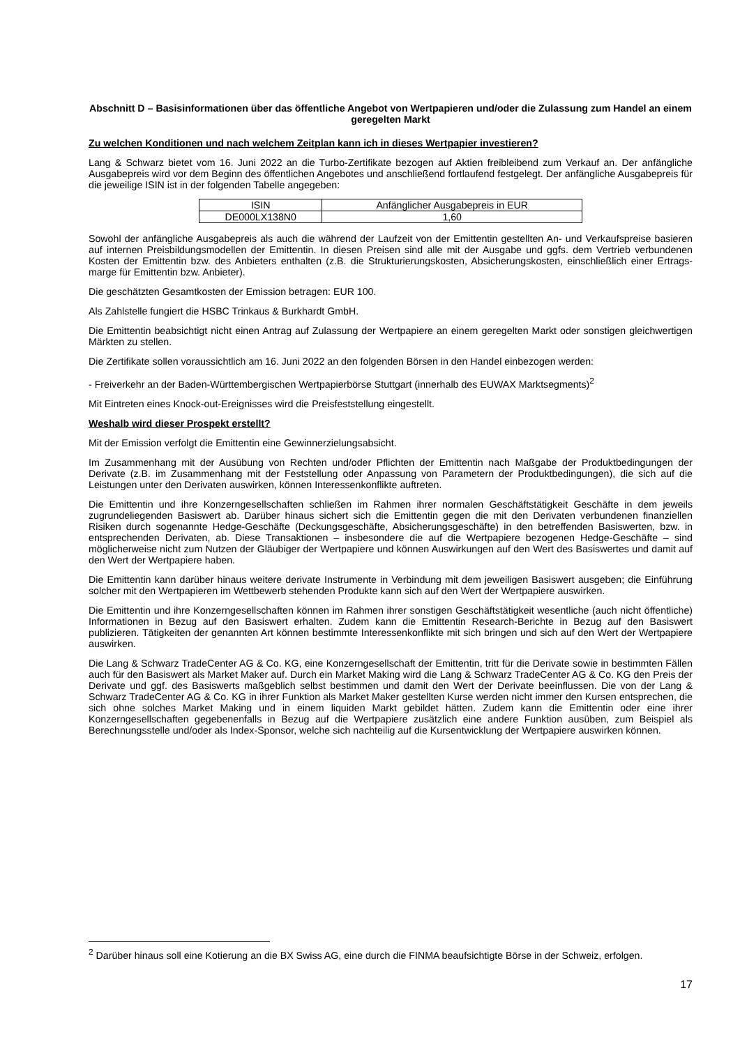Abschnitt D – Basisinformationen über das öffentliche Angebot von Wertpapieren und/oder die Zulassung zum Handel an einem geregelten Markt
Zu welchen Konditionen und nach welchem Zeitplan kann ich in dieses Wertpapier investieren?
Lang & Schwarz bietet vom 16. Juni 2022 an die Turbo-Zertifikate bezogen auf Aktien freibleibend zum Verkauf an. Der anfängliche Ausgabepreis wird vor dem Beginn des öffentlichen Angebotes und anschließend fortlaufend festgelegt. Der anfängliche Ausgabepreis für die jeweilige ISIN ist in der folgenden Tabelle angegeben:
| ISIN | Anfänglicher Ausgabepreis in EUR |
| DE000LX138N0 | 1,60 |
Sowohl der anfängliche Ausgabepreis als auch die während der Laufzeit von der Emittentin gestellten An- und Verkaufspreise basieren auf internen Preisbildungsmodellen der Emittentin. In diesen Preisen sind alle mit der Ausgabe und ggfs. dem Vertrieb verbundenen Kosten der Emittentin bzw. des Anbieters enthalten (z.B. die Strukturierungskosten, Absicherungskosten, einschließlich einer Ertrags-marge für Emittentin bzw. Anbieter).
Die geschätzten Gesamtkosten der Emission betragen: EUR 100.
Als Zahlstelle fungiert die HSBC Trinkaus & Burkhardt GmbH.
Die Emittentin beabsichtigt nicht einen Antrag auf Zulassung der Wertpapiere an einem geregelten Markt oder sonstigen gleichwertigen Märkten zu stellen.
Die Zertifikate sollen voraussichtlich am 16. Juni 2022 an den folgenden Börsen in den Handel einbezogen werden:
- Freiverkehr an der Baden-Württembergischen Wertpapierbörse Stuttgart (innerhalb des EUWAX Marktsegments)<sup>2</sup>
Mit Eintreten eines Knock-out-Ereignisses wird die Preisfeststellung eingestellt.
Weshalb wird dieser Prospekt erstellt?
Mit der Emission verfolgt die Emittentin eine Gewinnerzielungsabsicht.
Im Zusammenhang mit der Ausübung von Rechten und/oder Pflichten der Emittentin nach Maßgabe der Produktbedingungen der Derivate (z.B. im Zusammenhang mit der Feststellung oder Anpassung von Parametern der Produktbedingungen), die sich auf die Leistungen unter den Derivaten auswirken, können Interessenkonflikte auftreten.
Die Emittentin und ihre Konzerngesellschaften schließen im Rahmen ihrer normalen Geschäftstätigkeit Geschäfte in dem jeweils zugrundeliegenden Basiswert ab. Darüber hinaus sichert sich die Emittentin gegen die mit den Derivaten verbundenen finanziellen Risiken durch sogenannte Hedge-Geschäfte (Deckungsgeschäfte, Absicherungsgeschäfte) in den betreffenden Basiswerten, bzw. in entsprechenden Derivaten, ab. Diese Transaktionen – insbesondere die auf die Wertpapiere bezogenen Hedge-Geschäfte – sind möglicherweise nicht zum Nutzen der Gläubiger der Wertpapiere und können Auswirkungen auf den Wert des Basiswertes und damit auf den Wert der Wertpapiere haben.
Die Emittentin kann darüber hinaus weitere derivate Instrumente in Verbindung mit dem jeweiligen Basiswert ausgeben; die Einführung solcher mit den Wertpapieren im Wettbewerb stehenden Produkte kann sich auf den Wert der Wertpapiere auswirken.
Die Emittentin und ihre Konzerngesellschaften können im Rahmen ihrer sonstigen Geschäftstätigkeit wesentliche (auch nicht öffentliche) Informationen in Bezug auf den Basiswert erhalten. Zudem kann die Emittentin Research-Berichte in Bezug auf den Basiswert publizieren. Tätigkeiten der genannten Art können bestimmte Interessenkonflikte mit sich bringen und sich auf den Wert der Wertpapiere auswirken.
Die Lang & Schwarz TradeCenter AG & Co. KG, eine Konzerngesellschaft der Emittentin, tritt für die Derivate sowie in bestimmten Fällen auch für den Basiswert als Market Maker auf. Durch ein Market Making wird die Lang & Schwarz TradeCenter AG & Co. KG den Preis der Derivate und ggf. des Basiswerts maßgeblich selbst bestimmen und damit den Wert der Derivate beeinflussen. Die von der Lang & Schwarz TradeCenter AG & Co. KG in ihrer Funktion als Market Maker gestellten Kurse werden nicht immer den Kursen entsprechen, die sich ohne solches Market Making und in einem liquiden Markt gebildet hätten. Zudem kann die Emittentin oder eine ihrer Konzerngesellschaften gegebenenfalls in Bezug auf die Wertpapiere zusätzlich eine andere Funktion ausüben, zum Beispiel als Berechnungsstelle und/oder als Index-Sponsor, welche sich nachteilig auf die Kursentwicklung der Wertpapiere auswirken können.
<sup>2</sup> Darüber hinaus soll eine Kotierung an die BX Swiss AG, eine durch die FINMA beaufsichtigte Börse in der Schweiz, erfolgen.
17